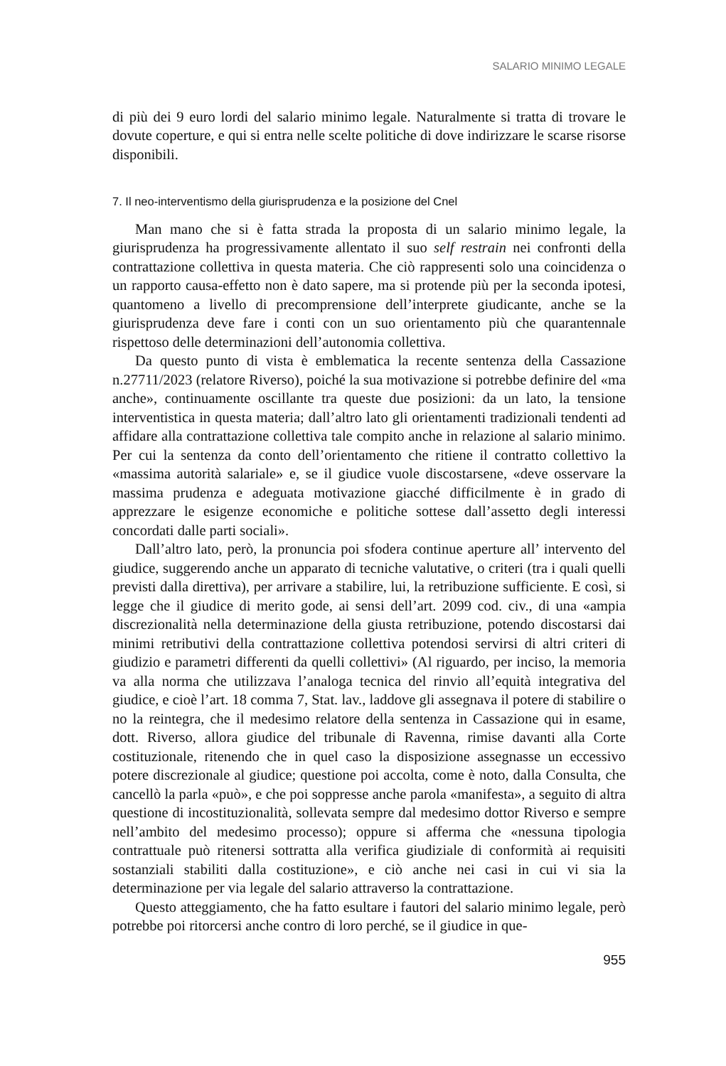SALARIO MINIMO LEGALE
di più dei 9 euro lordi del salario minimo legale. Naturalmente si tratta di trovare le dovute coperture, e qui si entra nelle scelte politiche di dove indirizzare le scarse risorse disponibili.
7. Il neo-interventismo della giurisprudenza e la posizione del Cnel
Man mano che si è fatta strada la proposta di un salario minimo legale, la giurisprudenza ha progressivamente allentato il suo self restrain nei confronti della contrattazione collettiva in questa materia. Che ciò rappresenti solo una coincidenza o un rapporto causa-effetto non è dato sapere, ma si protende più per la seconda ipotesi, quantomeno a livello di precomprensione dell’interprete giudicante, anche se la giurisprudenza deve fare i conti con un suo orientamento più che quarantennale rispettoso delle determinazioni dell’autonomia collettiva.
Da questo punto di vista è emblematica la recente sentenza della Cassazione n.27711/2023 (relatore Riverso), poiché la sua motivazione si potrebbe definire del «ma anche», continuamente oscillante tra queste due posizioni: da un lato, la tensione interventistica in questa materia; dall’altro lato gli orientamenti tradizionali tendenti ad affidare alla contrattazione collettiva tale compito anche in relazione al salario minimo. Per cui la sentenza da conto dell’orientamento che ritiene il contratto collettivo la «massima autorità salariale» e, se il giudice vuole discostarsene, «deve osservare la massima prudenza e adeguata motivazione giacché difficilmente è in grado di apprezzare le esigenze economiche e politiche sottese dall’assetto degli interessi concordati dalle parti sociali».
Dall’altro lato, però, la pronuncia poi sfodera continue aperture all’ intervento del giudice, suggerendo anche un apparato di tecniche valutative, o criteri (tra i quali quelli previsti dalla direttiva), per arrivare a stabilire, lui, la retribuzione sufficiente. E così, si legge che il giudice di merito gode, ai sensi dell’art. 2099 cod. civ., di una «ampia discrezionalità nella determinazione della giusta retribuzione, potendo discostarsi dai minimi retributivi della contrattazione collettiva potendosi servirsi di altri criteri di giudizio e parametri differenti da quelli collettivi» (Al riguardo, per inciso, la memoria va alla norma che utilizzava l’analoga tecnica del rinvio all’equità integrativa del giudice, e cioè l’art. 18 comma 7, Stat. lav., laddove gli assegnava il potere di stabilire o no la reintegra, che il medesimo relatore della sentenza in Cassazione qui in esame, dott. Riverso, allora giudice del tribunale di Ravenna, rimise davanti alla Corte costituzionale, ritenendo che in quel caso la disposizione assegnasse un eccessivo potere discrezionale al giudice; questione poi accolta, come è noto, dalla Consulta, che cancellò la parla «può», e che poi soppresse anche parola «manifesta», a seguito di altra questione di incostituzionalità, sollevata sempre dal medesimo dottor Riverso e sempre nell’ambito del medesimo processo); oppure si afferma che «nessuna tipologia contrattuale può ritenersi sottratta alla verifica giudiziale di conformità ai requisiti sostanziali stabiliti dalla costituzione», e ciò anche nei casi in cui vi sia la determinazione per via legale del salario attraverso la contrattazione.
Questo atteggiamento, che ha fatto esultare i fautori del salario minimo legale, però potrebbe poi ritorcersi anche contro di loro perché, se il giudice in que-
955